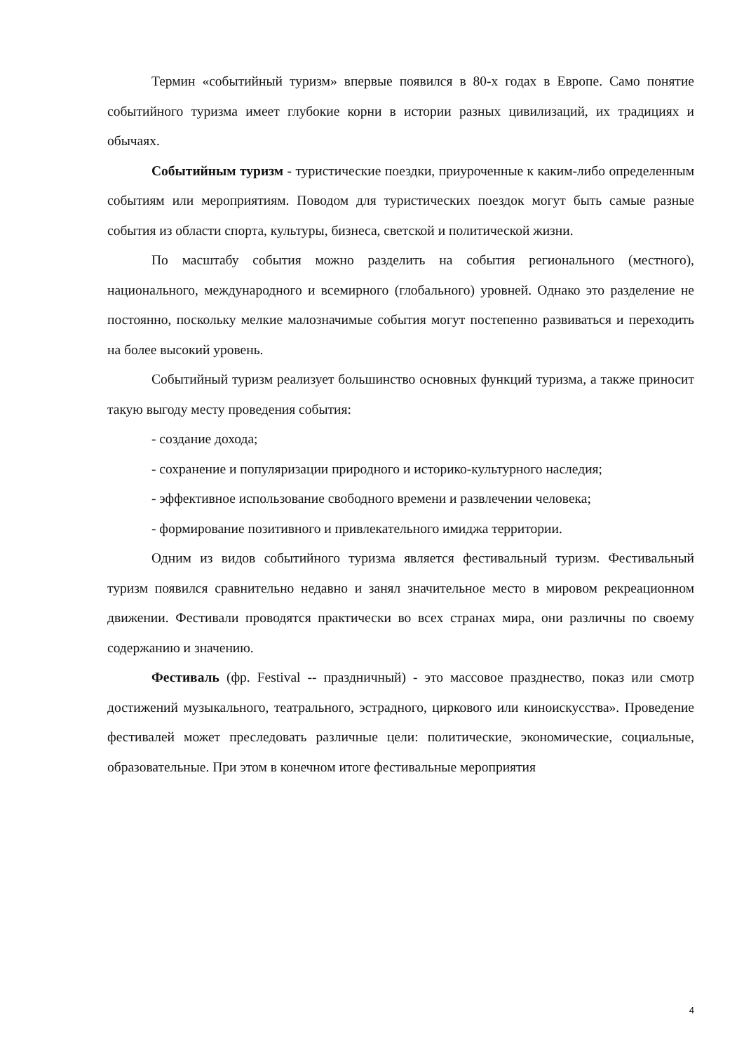Термин «событийный туризм» впервые появился в 80-х годах в Европе. Само понятие событийного туризма имеет глубокие корни в истории разных цивилизаций, их традициях и обычаях.
Событийным туризм - туристические поездки, приуроченные к каким-либо определенным событиям или мероприятиям. Поводом для туристических поездок могут быть самые разные события из области спорта, культуры, бизнеса, светской и политической жизни.
По масштабу события можно разделить на события регионального (местного), национального, международного и всемирного (глобального) уровней. Однако это разделение не постоянно, поскольку мелкие малозначимые события могут постепенно развиваться и переходить на более высокий уровень.
Событийный туризм реализует большинство основных функций туризма, а также приносит такую выгоду месту проведения события:
- создание дохода;
- сохранение и популяризации природного и историко-культурного наследия;
- эффективное использование свободного времени и развлечении человека;
- формирование позитивного и привлекательного имиджа территории.
Одним из видов событийного туризма является фестивальный туризм. Фестивальный туризм появился сравнительно недавно и занял значительное место в мировом рекреационном движении. Фестивали проводятся практически во всех странах мира, они различны по своему содержанию и значению.
Фестиваль (фр. Festival -- праздничный) - это массовое празднество, показ или смотр достижений музыкального, театрального, эстрадного, циркового или киноискусства». Проведение фестивалей может преследовать различные цели: политические, экономические, социальные, образовательные. При этом в конечном итоге фестивальные мероприятия
4